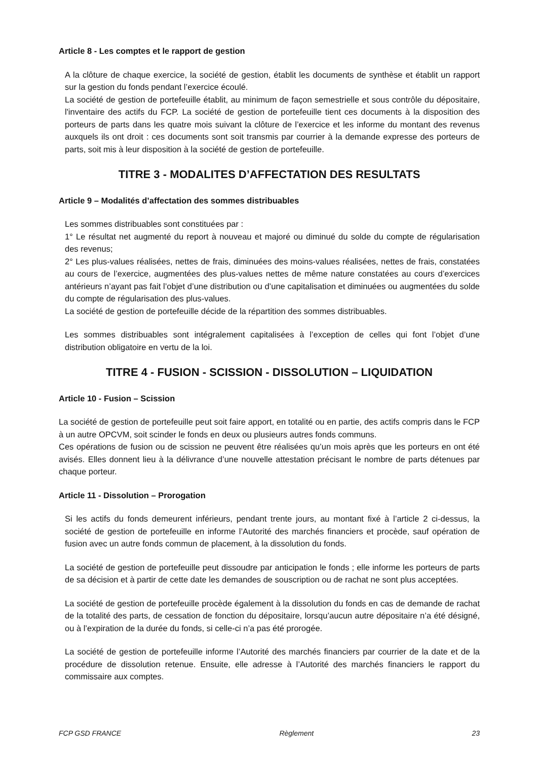Article 8 - Les comptes et le rapport de gestion
A la clôture de chaque exercice, la société de gestion, établit les documents de synthèse et établit un rapport sur la gestion du fonds pendant l’exercice écoulé.
La société de gestion de portefeuille établit, au minimum de façon semestrielle et sous contrôle du dépositaire, l'inventaire des actifs du FCP. La société de gestion de portefeuille tient ces documents à la disposition des porteurs de parts dans les quatre mois suivant la clôture de l’exercice et les informe du montant des revenus auxquels ils ont droit : ces documents sont soit transmis par courrier à la demande expresse des porteurs de parts, soit mis à leur disposition à la société de gestion de portefeuille.
TITRE 3 - MODALITES D’AFFECTATION DES RESULTATS
Article 9 – Modalités d’affectation des sommes distribuables
Les sommes distribuables sont constituées par :
1° Le résultat net augmenté du report à nouveau et majoré ou diminué du solde du compte de régularisation des revenus;
2° Les plus-values réalisées, nettes de frais, diminuées des moins-values réalisées, nettes de frais, constatées au cours de l’exercice, augmentées des plus-values nettes de même nature constatées au cours d’exercices antérieurs n’ayant pas fait l’objet d’une distribution ou d’une capitalisation et diminuées ou augmentées du solde du compte de régularisation des plus-values.
La société de gestion de portefeuille décide de la répartition des sommes distribuables.
Les sommes distribuables sont intégralement capitalisées à l’exception de celles qui font l’objet d’une distribution obligatoire en vertu de la loi.
TITRE 4 - FUSION - SCISSION - DISSOLUTION – LIQUIDATION
Article 10 - Fusion – Scission
La société de gestion de portefeuille peut soit faire apport, en totalité ou en partie, des actifs compris dans le FCP à un autre OPCVM, soit scinder le fonds en deux ou plusieurs autres fonds communs.
Ces opérations de fusion ou de scission ne peuvent être réalisées qu’un mois après que les porteurs en ont été avisés. Elles donnent lieu à la délivrance d’une nouvelle attestation précisant le nombre de parts détenues par chaque porteur.
Article 11 - Dissolution – Prorogation
Si les actifs du fonds demeurent inférieurs, pendant trente jours, au montant fixé à l’article 2 ci-dessus, la société de gestion de portefeuille en informe l’Autorité des marchés financiers et procède, sauf opération de fusion avec un autre fonds commun de placement, à la dissolution du fonds.
La société de gestion de portefeuille peut dissoudre par anticipation le fonds ; elle informe les porteurs de parts de sa décision et à partir de cette date les demandes de souscription ou de rachat ne sont plus acceptées.
La société de gestion de portefeuille procède également à la dissolution du fonds en cas de demande de rachat de la totalité des parts, de cessation de fonction du dépositaire, lorsqu’aucun autre dépositaire n’a été désigné, ou à l’expiration de la durée du fonds, si celle-ci n’a pas été prorogée.
La société de gestion de portefeuille informe l’Autorité des marchés financiers par courrier de la date et de la procédure de dissolution retenue. Ensuite, elle adresse à l’Autorité des marchés financiers le rapport du commissaire aux comptes.
FCP GSD FRANCE Règlement 23